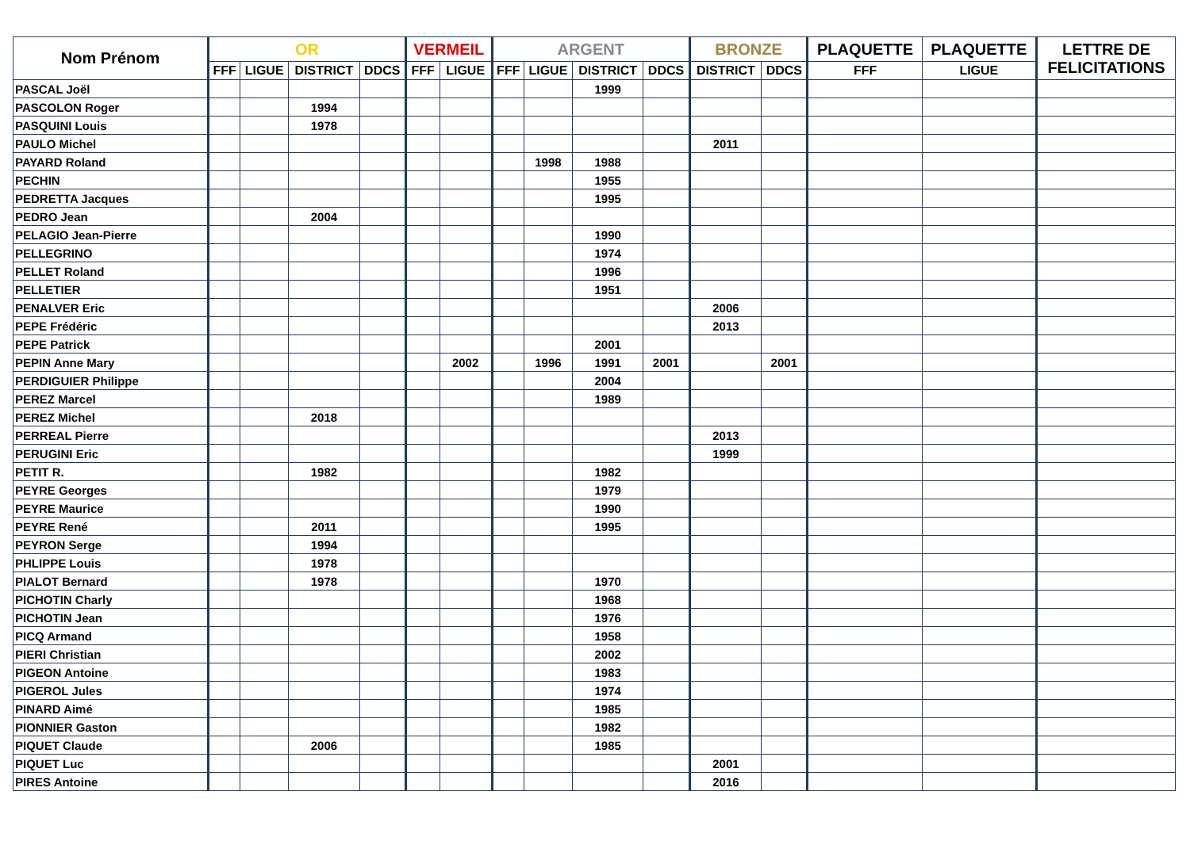| Nom Prénom | OR | | | | VERMEIL | | ARGENT | | | | BRONZE | | PLAQUETTE | PLAQUETTE | LETTRE DE FELICITATIONS |
| --- | --- | --- | --- | --- | --- | --- | --- | --- | --- | --- | --- | --- | --- | --- | --- |
| | FFF | LIGUE | DISTRICT | DDCS | FFF | LIGUE | FFF | LIGUE | DISTRICT | DDCS | DISTRICT | DDCS | FFF | LIGUE | |
| PASCAL Joël | | | | | | | | | 1999 | | | | | | |
| PASCOLON Roger | | | 1994 | | | | | | | | | | | | |
| PASQUINI Louis | | | 1978 | | | | | | | | | | | | |
| PAULO Michel | | | | | | | | | | | 2011 | | | | |
| PAYARD Roland | | | | | | | | 1998 | 1988 | | | | | | |
| PECHIN | | | | | | | | | 1955 | | | | | | |
| PEDRETTA Jacques | | | | | | | | | 1995 | | | | | | |
| PEDRO Jean | | | 2004 | | | | | | | | | | | | |
| PELAGIO Jean-Pierre | | | | | | | | | 1990 | | | | | | |
| PELLEGRINO | | | | | | | | | 1974 | | | | | | |
| PELLET Roland | | | | | | | | | 1996 | | | | | | |
| PELLETIER | | | | | | | | | 1951 | | | | | | |
| PENALVER Eric | | | | | | | | | | | 2006 | | | | |
| PEPE Frédéric | | | | | | | | | | | 2013 | | | | |
| PEPE Patrick | | | | | | | | | 2001 | | | | | | |
| PEPIN Anne Mary | | | | | | 2002 | | 1996 | 1991 | 2001 | | 2001 | | | |
| PERDIGUIER Philippe | | | | | | | | | 2004 | | | | | | |
| PEREZ Marcel | | | | | | | | | 1989 | | | | | | |
| PEREZ Michel | | | 2018 | | | | | | | | | | | | |
| PERREAL Pierre | | | | | | | | | | | 2013 | | | | |
| PERUGINI Eric | | | | | | | | | | | 1999 | | | | |
| PETIT R. | | | 1982 | | | | | | 1982 | | | | | | |
| PEYRE Georges | | | | | | | | | 1979 | | | | | | |
| PEYRE Maurice | | | | | | | | | 1990 | | | | | | |
| PEYRE René | | | 2011 | | | | | | 1995 | | | | | | |
| PEYRON Serge | | | 1994 | | | | | | | | | | | | |
| PHLIPPE Louis | | | 1978 | | | | | | | | | | | | |
| PIALOT Bernard | | | 1978 | | | | | | 1970 | | | | | | |
| PICHOTIN Charly | | | | | | | | | 1968 | | | | | | |
| PICHOTIN Jean | | | | | | | | | 1976 | | | | | | |
| PICQ Armand | | | | | | | | | 1958 | | | | | | |
| PIERI Christian | | | | | | | | | 2002 | | | | | | |
| PIGEON Antoine | | | | | | | | | 1983 | | | | | | |
| PIGEROL Jules | | | | | | | | | 1974 | | | | | | |
| PINARD Aimé | | | | | | | | | 1985 | | | | | | |
| PIONNIER Gaston | | | | | | | | | 1982 | | | | | | |
| PIQUET Claude | | | 2006 | | | | | | 1985 | | | | | | |
| PIQUET Luc | | | | | | | | | | | 2001 | | | | |
| PIRES Antoine | | | | | | | | | | | 2016 | | | | |